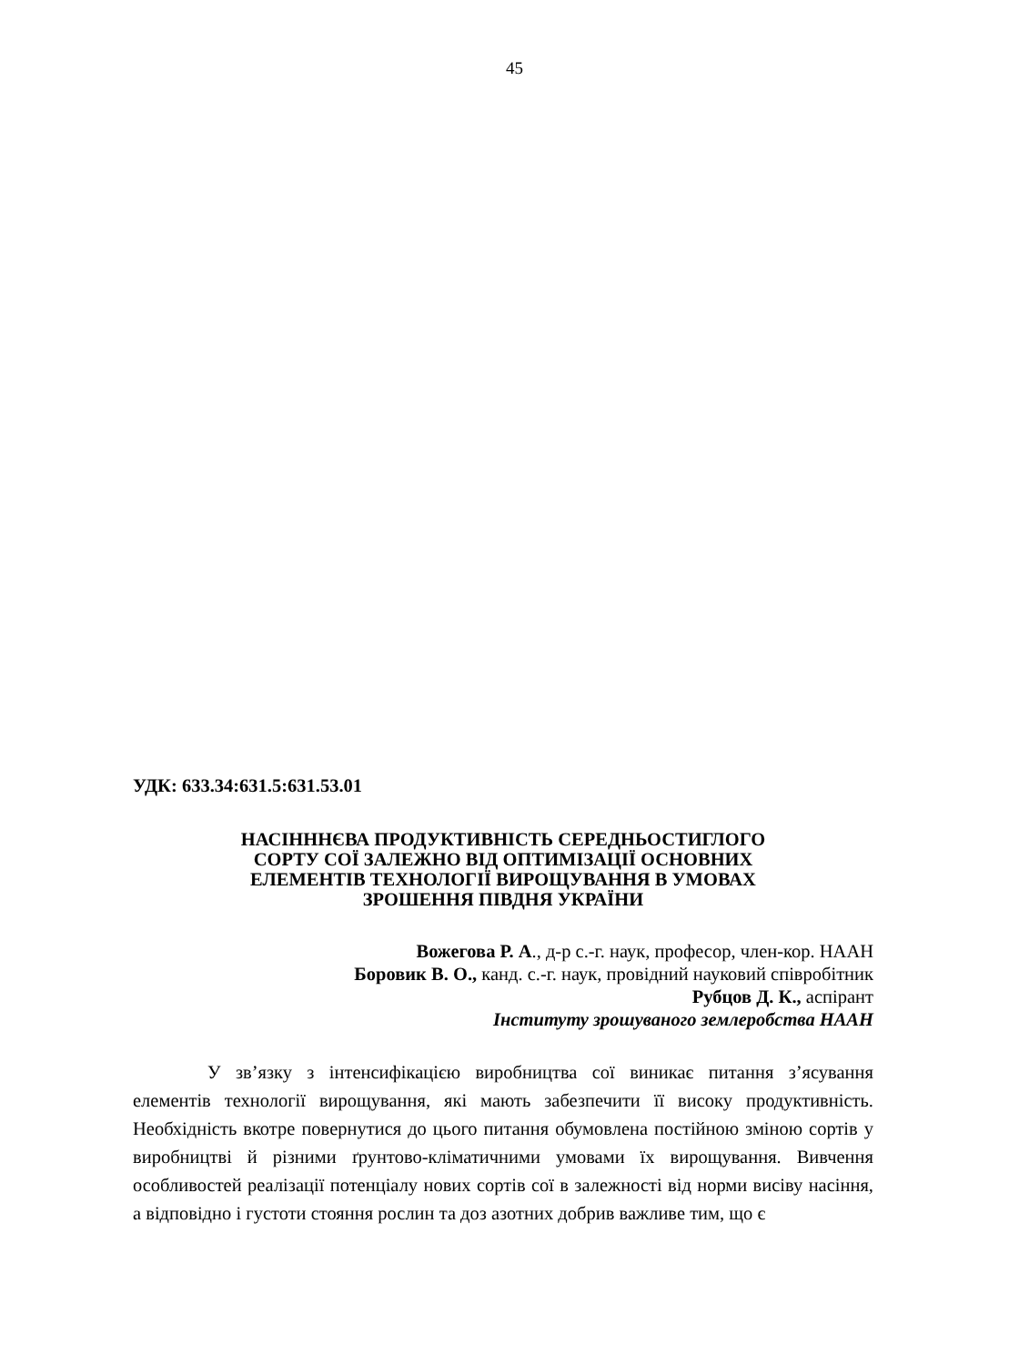45
УДК: 633.34:631.5:631.53.01
НАСІНННЄВА ПРОДУКТИВНІСТЬ СЕРЕДНЬОСТИГЛОГО
СОРТУ СОЇ ЗАЛЕЖНО ВІД ОПТИМІЗАЦІЇ ОСНОВНИХ
ЕЛЕМЕНТІВ ТЕХНОЛОГІЇ ВИРОЩУВАННЯ В УМОВАХ
ЗРОШЕННЯ ПІВДНЯ УКРАЇНИ
Вожегова Р. А., д-р с.-г. наук, професор, член-кор. НААН
Боровик В. О., канд. с.-г. наук, провідний науковий співробітник
Рубцов Д. К., аспірант
Інституту зрошуваного землеробства НААН
У зв’язку з інтенсифікацією виробництва сої виникає питання з’ясування елементів технології вирощування, які мають забезпечити її високу продуктивність. Необхідність вкотре повернутися до цього питання обумовлена постійною зміною сортів у виробництві й різними ґрунтово-кліматичними умовами їх вирощування. Вивчення особливостей реалізації потенціалу нових сортів сої в залежності від норми висіву насіння, а відповідно і густоти стояння рослин та доз азотних добрив важливе тим, що є